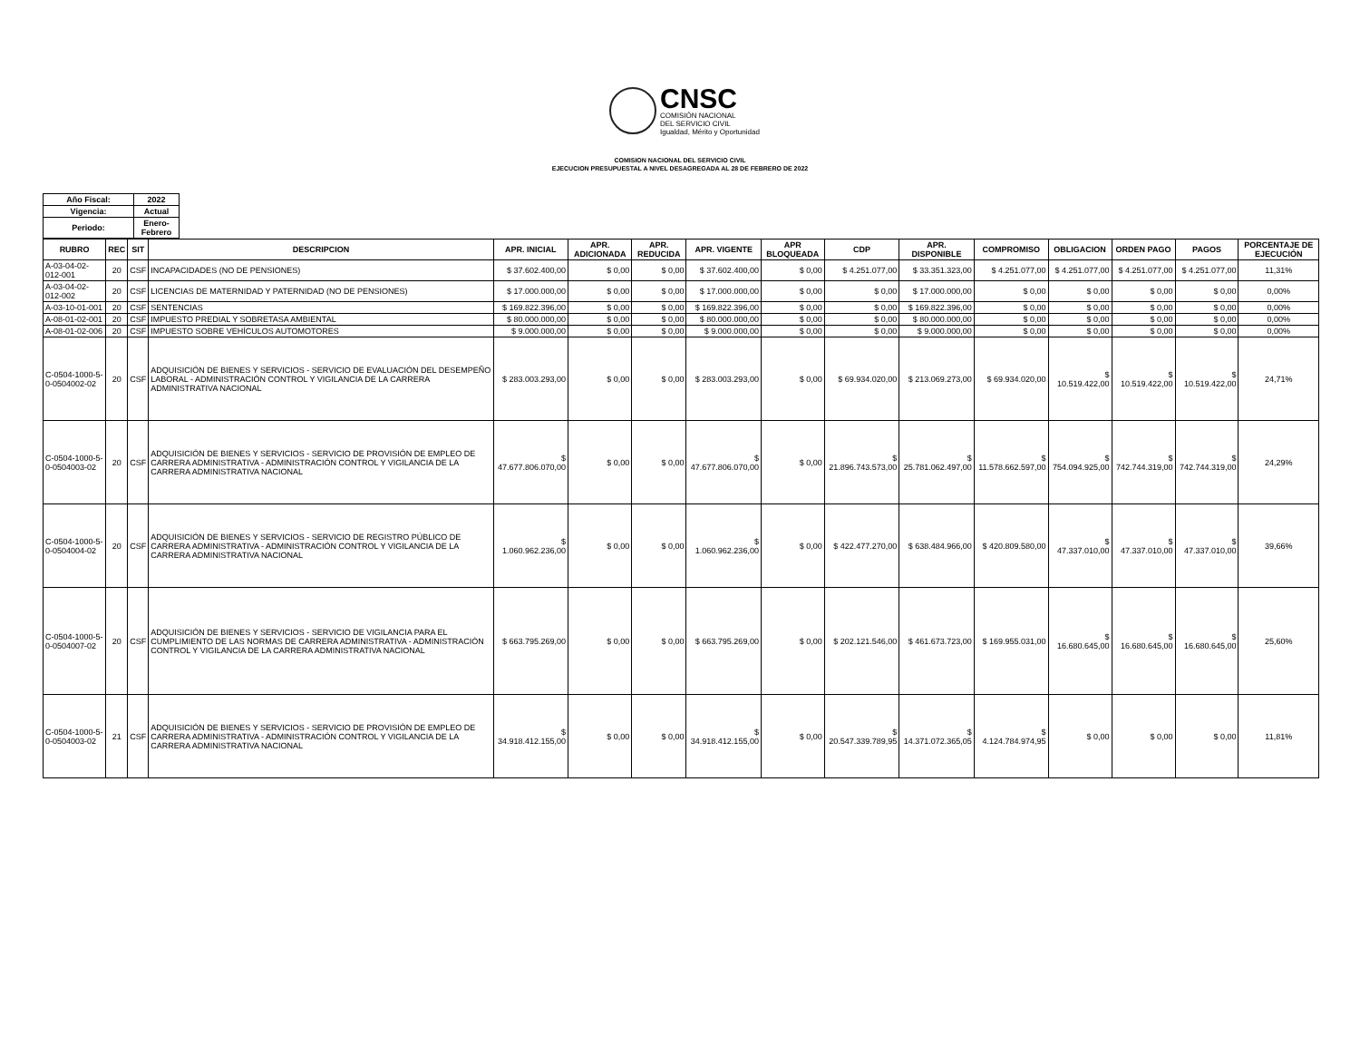CNSC
COMISIÓN NACIONAL
DEL SERVICIO CIVIL
Igualdad, Mérito y Oportunidad
COMISION NACIONAL DEL SERVICIO CIVIL
EJECUCION PRESUPUESTAL A NIVEL DESAGREGADA AL 28 DE FEBRERO DE 2022
| Año Fiscal: | 2022 |
| Vigencia: | Actual |
| Periodo: | Enero-Febrero |
| RUBRO | REC | SIT | DESCRIPCION | APR. INICIAL | APR. ADICIONADA | APR. REDUCIDA | APR. VIGENTE | APR BLOQUEADA | CDP | APR. DISPONIBLE | COMPROMISO | OBLIGACION | ORDEN PAGO | PAGOS | PORCENTAJE DE EJECUCIÓN |
| --- | --- | --- | --- | --- | --- | --- | --- | --- | --- | --- | --- | --- | --- | --- | --- |
| A-03-04-02-012-001 | 20 | CSF | INCAPACIDADES (NO DE PENSIONES) | $ 37.602.400,00 | $ 0,00 | $ 0,00 | $ 37.602.400,00 | $ 0,00 | $ 4.251.077,00 | $ 33.351.323,00 | $ 4.251.077,00 | $ 4.251.077,00 | $ 4.251.077,00 | $ 4.251.077,00 | 11,31% |
| A-03-04-02-012-002 | 20 | CSF | LICENCIAS DE MATERNIDAD Y PATERNIDAD (NO DE PENSIONES) | $ 17.000.000,00 | $ 0,00 | $ 0,00 | $ 17.000.000,00 | $ 0,00 | $ 0,00 | $ 17.000.000,00 | $ 0,00 | $ 0,00 | $ 0,00 | $ 0,00 | 0,00% |
| A-03-10-01-001 | 20 | CSF | SENTENCIAS | $ 169.822.396,00 | $ 0,00 | $ 0,00 | $ 169.822.396,00 | $ 0,00 | $ 0,00 | $ 169.822.396,00 | $ 0,00 | $ 0,00 | $ 0,00 | $ 0,00 | 0,00% |
| A-08-01-02-001 | 20 | CSF | IMPUESTO PREDIAL Y SOBRETASA AMBIENTAL | $ 80.000.000,00 | $ 0,00 | $ 0,00 | $ 80.000.000,00 | $ 0,00 | $ 0,00 | $ 80.000.000,00 | $ 0,00 | $ 0,00 | $ 0,00 | $ 0,00 | 0,00% |
| A-08-01-02-006 | 20 | CSF | IMPUESTO SOBRE VEHÍCULOS AUTOMOTORES | $ 9.000.000,00 | $ 0,00 | $ 0,00 | $ 9.000.000,00 | $ 0,00 | $ 0,00 | $ 9.000.000,00 | $ 0,00 | $ 0,00 | $ 0,00 | $ 0,00 | 0,00% |
| C-0504-1000-5-0-0504002-02 | 20 | CSF | ADQUISICIÓN DE BIENES Y SERVICIOS - SERVICIO DE EVALUACIÓN DEL DESEMPEÑO LABORAL - ADMINISTRACIÓN CONTROL Y VIGILANCIA DE LA CARRERA ADMINISTRATIVA NACIONAL | $ 283.003.293,00 | $ 0,00 | $ 0,00 | $ 283.003.293,00 | $ 0,00 | $ 69.934.020,00 | $ 213.069.273,00 | $ 69.934.020,00 | $ 10.519.422,00 | $ 10.519.422,00 | $ 10.519.422,00 | 24,71% |
| C-0504-1000-5-0-0504003-02 | 20 | CSF | ADQUISICIÓN DE BIENES Y SERVICIOS - SERVICIO DE PROVISIÓN DE EMPLEO DE CARRERA ADMINISTRATIVA - ADMINISTRACIÓN CONTROL Y VIGILANCIA DE LA CARRERA ADMINISTRATIVA NACIONAL | $ 47.677.806.070,00 | $ 0,00 | $ 0,00 | $ 47.677.806.070,00 | $ 0,00 | $ 21.896.743.573,00 | $ 25.781.062.497,00 | $ 11.578.662.597,00 | $ 754.094.925,00 | $ 742.744.319,00 | $ 742.744.319,00 | 24,29% |
| C-0504-1000-5-0-0504004-02 | 20 | CSF | ADQUISICIÓN DE BIENES Y SERVICIOS - SERVICIO DE REGISTRO PÚBLICO DE CARRERA ADMINISTRATIVA - ADMINISTRACIÓN CONTROL Y VIGILANCIA DE LA CARRERA ADMINISTRATIVA NACIONAL | $ 1.060.962.236,00 | $ 0,00 | $ 0,00 | $ 1.060.962.236,00 | $ 0,00 | $ 422.477.270,00 | $ 638.484.966,00 | $ 420.809.580,00 | $ 47.337.010,00 | $ 47.337.010,00 | $ 47.337.010,00 | 39,66% |
| C-0504-1000-5-0-0504007-02 | 20 | CSF | ADQUISICIÓN DE BIENES Y SERVICIOS - SERVICIO DE VIGILANCIA PARA EL CUMPLIMIENTO DE LAS NORMAS DE CARRERA ADMINISTRATIVA - ADMINISTRACIÓN CONTROL Y VIGILANCIA DE LA CARRERA ADMINISTRATIVA NACIONAL | $ 663.795.269,00 | $ 0,00 | $ 0,00 | $ 663.795.269,00 | $ 0,00 | $ 202.121.546,00 | $ 461.673.723,00 | $ 169.955.031,00 | $ 16.680.645,00 | $ 16.680.645,00 | $ 16.680.645,00 | 25,60% |
| C-0504-1000-5-0-0504003-02 | 21 | CSF | ADQUISICIÓN DE BIENES Y SERVICIOS - SERVICIO DE PROVISIÓN DE EMPLEO DE CARRERA ADMINISTRATIVA - ADMINISTRACIÓN CONTROL Y VIGILANCIA DE LA CARRERA ADMINISTRATIVA NACIONAL | $ 34.918.412.155,00 | $ 0,00 | $ 0,00 | $ 34.918.412.155,00 | $ 0,00 | $ 20.547.339.789,95 | $ 14.371.072.365,05 | $ 4.124.784.974,95 | $ 0,00 | $ 0,00 | $ 0,00 | 11,81% |